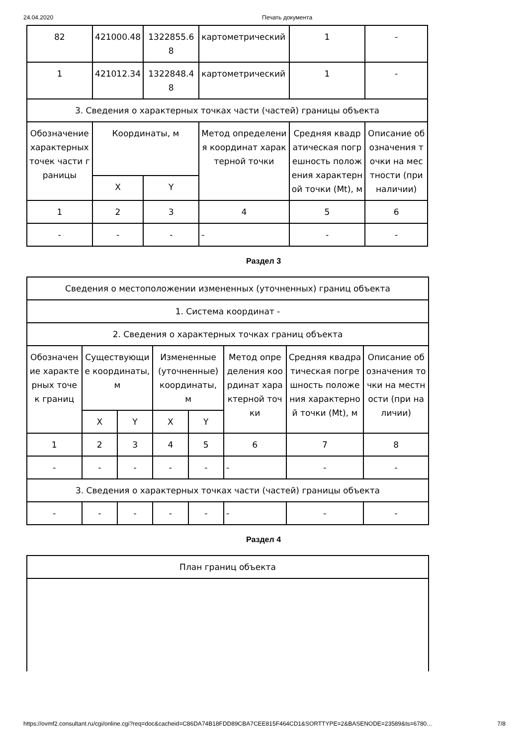24.04.2020 Печать документа
| 82 | 421000.48 | 1322855.68 | картометрический | 1 | - |
| 1 | 421012.34 | 1322848.48 | картометрический | 1 | - |
| 3. Сведения о характерных точках части (частей) границы объекта | | | | | |
| Обозначение характерных точек части границы | Координаты, м | | Метод определения координат характерной точки | Средняя квадратическая погрешность положения характерной точки (Mt), м | Описание обозначения точки на местности (при наличии) |
| | X | Y | | | |
| 1 | 2 | 3 | 4 | 5 | 6 |
| - | - | - | - | - | - |
Раздел 3
| Сведения о местоположении измененных (уточненных) границ объекта | | | | | | | |
| 1. Система координат - | | | | | | | |
| 2. Сведения о характерных точках границ объекта | | | | | | | |
| Обозначение характерных точек границ | Существующие координаты, м | | Измененные (уточненные) координаты, м | | Метод определения координат характерной точки | Средняя квадратическая погрешность положения характерной точки (Mt), м | Описание обозначения точки на местности (при наличии) |
| | X | Y | X | Y | | | |
| 1 | 2 | 3 | 4 | 5 | 6 | 7 | 8 |
| - | - | - | - | - | - | - | - |
| 3. Сведения о характерных точках части (частей) границы объекта | | | | | | | |
| - | - | - | - | - | - | - | - |
Раздел 4
| План границ объекта |
https://ovmf2.consultant.ru/cgi/online.cgi?req=doc&cacheid=C86DA74B18FDD89CBA7CEE815F464CD1&SORTTYPE=2&BASENODE=23589&ts=6780… 7/8